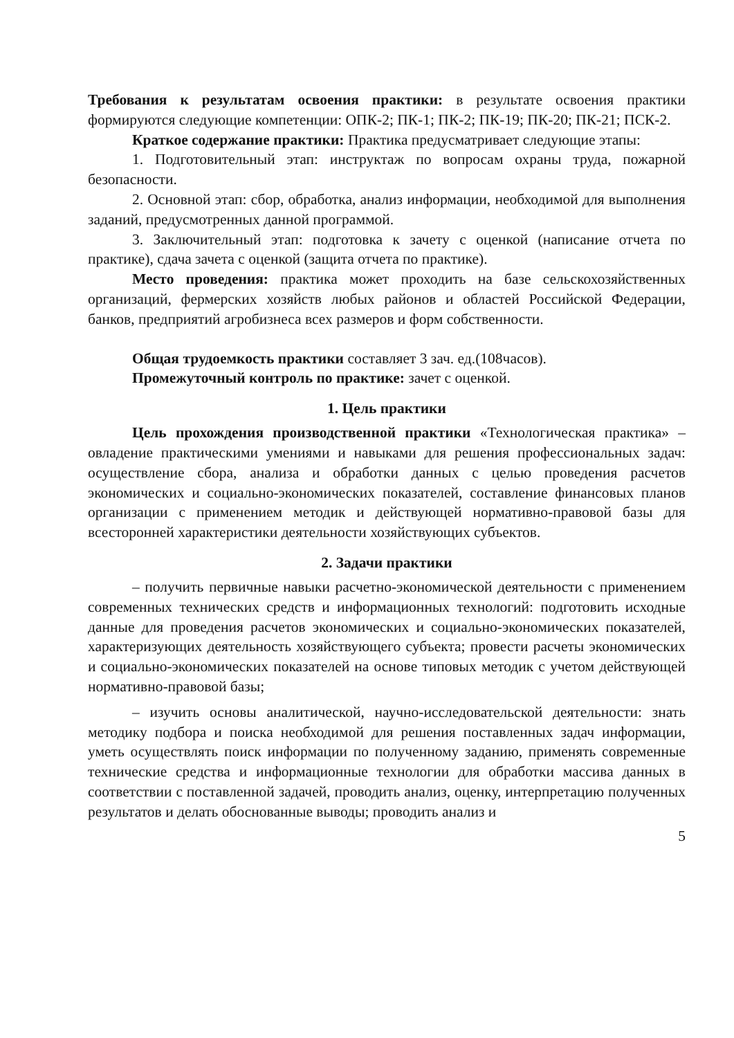Требования к результатам освоения практики: в результате освоения практики формируются следующие компетенции: ОПК-2; ПК-1; ПК-2; ПК-19; ПК-20; ПК-21; ПСК-2.
Краткое содержание практики: Практика предусматривает следующие этапы:
1. Подготовительный этап: инструктаж по вопросам охраны труда, пожарной безопасности.
2. Основной этап: сбор, обработка, анализ информации, необходимой для выполнения заданий, предусмотренных данной программой.
3. Заключительный этап: подготовка к зачету с оценкой (написание отчета по практике), сдача зачета с оценкой (защита отчета по практике).
Место проведения: практика может проходить на базе сельскохозяйственных организаций, фермерских хозяйств любых районов и областей Российской Федерации, банков, предприятий агробизнеса всех размеров и форм собственности.
Общая трудоемкость практики составляет 3 зач. ед.(108часов).
Промежуточный контроль по практике: зачет с оценкой.
1. Цель практики
Цель прохождения производственной практики «Технологическая практика» – овладение практическими умениями и навыками для решения профессиональных задач: осуществление сбора, анализа и обработки данных с целью проведения расчетов экономических и социально-экономических показателей, составление финансовых планов организации с применением методик и действующей нормативно-правовой базы для всесторонней характеристики деятельности хозяйствующих субъектов.
2. Задачи практики
– получить первичные навыки расчетно-экономической деятельности с применением современных технических средств и информационных технологий: подготовить исходные данные для проведения расчетов экономических и социально-экономических показателей, характеризующих деятельность хозяйствующего субъекта; провести расчеты экономических и социально-экономических показателей на основе типовых методик с учетом действующей нормативно-правовой базы;
– изучить основы аналитической, научно-исследовательской деятельности: знать методику подбора и поиска необходимой для решения поставленных задач информации, уметь осуществлять поиск информации по полученному заданию, применять современные технические средства и информационные технологии для обработки массива данных в соответствии с поставленной задачей, проводить анализ, оценку, интерпретацию полученных результатов и делать обоснованные выводы; проводить анализ и
5